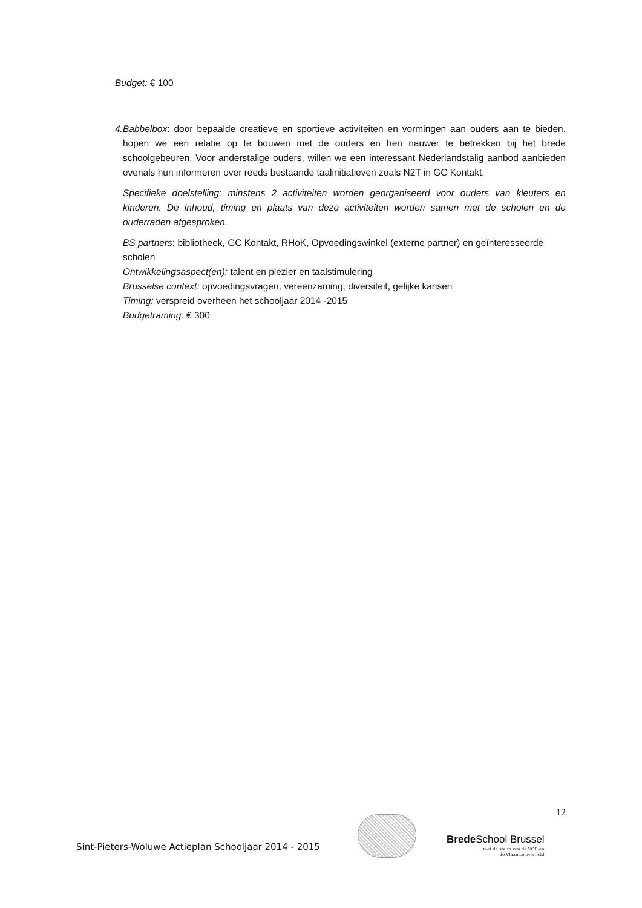Budget: € 100
4. Babbelbox: door bepaalde creatieve en sportieve activiteiten en vormingen aan ouders aan te bieden, hopen we een relatie op te bouwen met de ouders en hen nauwer te betrekken bij het brede schoolgebeuren. Voor anderstalige ouders, willen we een interessant Nederlandstalig aanbod aanbieden evenals hun informeren over reeds bestaande taalinitiatieven zoals N2T in GC Kontakt.
Specifieke doelstelling: minstens 2 activiteiten worden georganiseerd voor ouders van kleuters en kinderen. De inhoud, timing en plaats van deze activiteiten worden samen met de scholen en de ouderraden afgesproken.
BS partners: bibliotheek, GC Kontakt, RHoK, Opvoedingswinkel (externe partner) en geïnteresseerde scholen
Ontwikkelingsaspect(en): talent en plezier en taalstimulering
Brusselse context: opvoedingsvragen, vereenzaming, diversiteit, gelijke kansen
Timing: verspreid overheen het schooljaar 2014 -2015
Budgetraming: € 300
12
Sint-Pieters-Woluwe Actieplan Schooljaar 2014 - 2015
Brede School Brussel
met de steun van de VGC en
de Vlaamse overheid